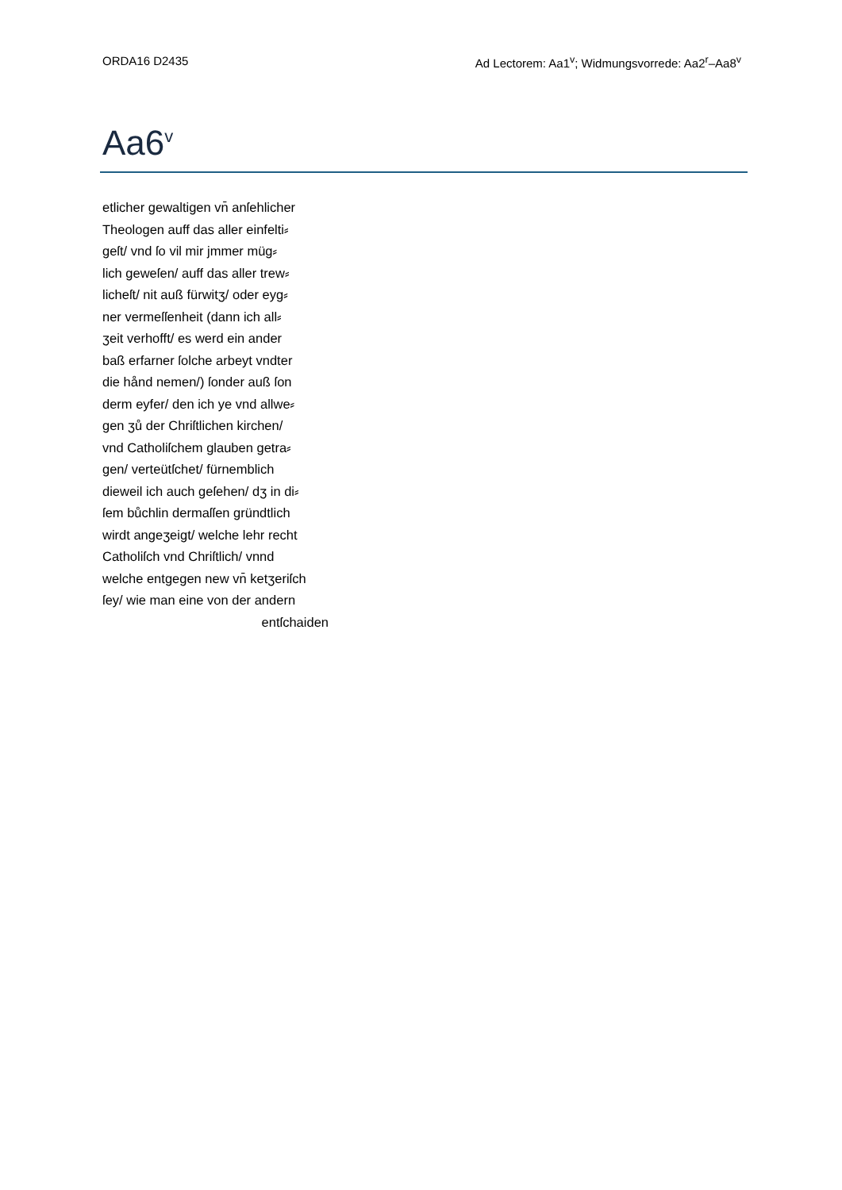ORDA16 D2435 Ad Lectorem: Aa1<sup>v</sup>; Widmungsvorrede: Aa2<sup>r</sup>–Aa8<sup>v</sup>
Aa6<sup>v</sup>
etlicher gewaltigen vn̄ anſehlicher
Theologen auff das aller einfelti⸗
geſt/ vnd ſo vil mir jmmer müg⸗
lich geweſen/ auff das aller trew⸗
licheſt/ nit auß fürwitʒ/ oder eyg⸗
ner vermeſſenheit (dann ich all⸗
ʒeit verhofft/ es werd ein ander
baß erfarner ſolche arbeyt vndter
die hånd nemen/) ſonder auß ſon
derm eyfer/ den ich ye vnd allwe⸗
gen ʒů der Chriſtlichen kirchen/
vnd Catholiſchem glauben getra⸗
gen/ verteütſchet/ fürnemblich
dieweil ich auch geſehen/ dʒ in di⸗
ſem bůchlin dermaſſen gründtlich
wirdt angeʒeigt/ welche lehr recht
Catholiſch vnd Chriſtlich/ vnnd
welche entgegen new vn̄ ketʒeriſch
ſey/ wie man eine von der andern
entſchaiden